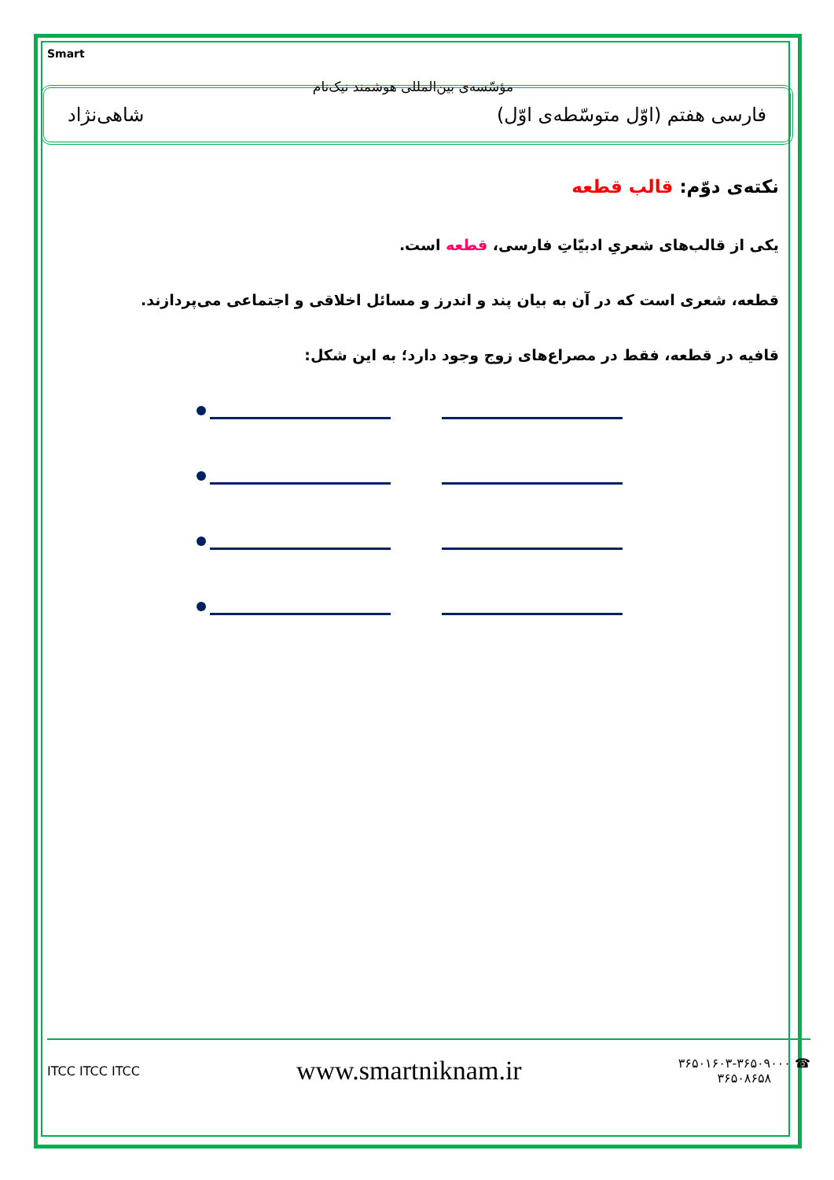Smart
مؤسّسه‌ی بین‌المللی هوشمند نیک‌نام
فارسی هفتم (اوّل متوسّطه‌ی اوّل) شاهی‌نژاد
نکته‌ی دوّم: قالب قطعه
یکی از قالب‌های شعریِ ادبیّاتِ فارسی، قطعه است.
قطعه، شعری است که در آن به بیان پند و اندرز و مسائل اخلاقی و اجتماعی می‌پردازند.
قافیه در قطعه، فقط در مصراع‌های زوج وجود دارد؛ به این شکل:
ITCC ITCC ITCC www.smartniknam.ir ۳۶۵۰۱۶۰۳-۳۶۵۰۹۰۰۰ ☎
۳۶۵۰۸۶۵۸